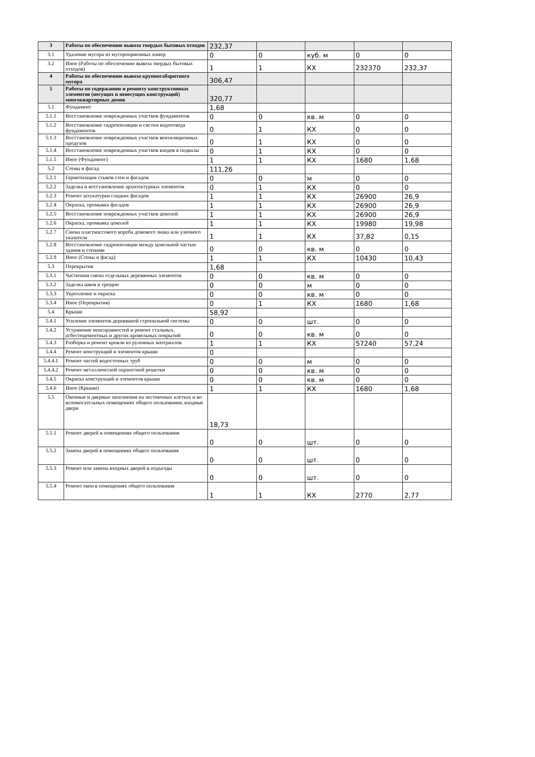| 3 | Работы по обеспечению вывоза твердых бытовых отходов | 232,37 | | | | |
| 3.1 | Удаление мусора из мусороприемных камер | 0 | 0 | куб. м | 0 | 0 |
| 3.2 | Иное (Работы по обеспечению вывоза твердых бытовых отходов) | 1 | 1 | КХ | 232370 | 232,37 |
| 4 | Работы по обеспечению вывоза крупногабаритного мусора | 306,47 | | | | |
| 5 | Работы по содержанию и ремонту конструктивных элементов (несущих и ненесущих конструкций) многоквартирных домов | 320,77 | | | | |
| 5.1 | Фундамент | 1,68 | | | | |
| 5.1.1 | Восстановление поврежденных участков фундаментов | 0 | 0 | кв. м | 0 | 0 |
| 5.1.2 | Восстановление гидроизоляции и систем водоотвода фундаментов | 0 | 1 | КХ | 0 | 0 |
| 5.1.3 | Восстановление поврежденных участков вентиляционных продухов | 0 | 1 | КХ | 0 | 0 |
| 5.1.4 | Восстановление поврежденных участков входов в подвалы | 0 | 1 | КХ | 0 | 0 |
| 5.1.5 | Иное (Фундамент) | 1 | 1 | КХ | 1680 | 1,68 |
| 5.2 | Стены и фасад | 111,26 | | | | |
| 5.2.1 | Герметизация стыков стен и фасадов | 0 | 0 | м | 0 | 0 |
| 5.2.2 | Заделка и восстановление архитектурных элементов | 0 | 1 | КХ | 0 | 0 |
| 5.2.3 | Ремонт штукатурки гладких фасадов | 1 | 1 | КХ | 26900 | 26,9 |
| 5.2.4 | Окраска, промывка фасадов | 1 | 1 | КХ | 26900 | 26,9 |
| 5.2.5 | Восстановление поврежденных участков цоколей | 1 | 1 | КХ | 26900 | 26,9 |
| 5.2.6 | Окраска, промывка цоколей | 1 | 1 | КХ | 19980 | 19,98 |
| 5.2.7 | Смена пластмассового короба домового знака или уличного указателя | 1 | 1 | КХ | 37,82 | 0,15 |
| 5.2.8 | Восстановление гидроизоляции между цокольной частью здания и стенами | 0 | 0 | кв. м | 0 | 0 |
| 5.2.9 | Иное (Стены и фасад) | 1 | 1 | КХ | 10430 | 10,43 |
| 5.3 | Перекрытия | 1,68 | | | | |
| 5.3.1 | Частичная смена отдельных деревянных элементов | 0 | 0 | кв. м | 0 | 0 |
| 5.3.2 | Заделка швов и трещин | 0 | 0 | м | 0 | 0 |
| 5.3.3 | Укрепление и окраска | 0 | 0 | кв. м | 0 | 0 |
| 5.3.4 | Иное (Перекрытия) | 0 | 1 | КХ | 1680 | 1,68 |
| 5.4 | Крыши | 58,92 | | | | |
| 5.4.1 | Усиление элементов деревянной стропильной системы | 0 | 0 | шт. | 0 | 0 |
| 5.4.2 | Устранение неисправностей и ремонт стальных, асбестоцементных и других кровельных покрытий | 0 | 0 | кв. м | 0 | 0 |
| 5.4.3 | Разборка и ремонт кровли из рулонных материалов | 1 | 1 | КХ | 57240 | 57,24 |
| 5.4.4 | Ремонт конструкций и элементов крыши | 0 | | | | |
| 5.4.4.1 | Ремонт частей водосточных труб | 0 | 0 | м | 0 | 0 |
| 5.4.4.2 | Ремонт металлической парапетной решетки | 0 | 0 | кв. м | 0 | 0 |
| 5.4.5 | Окраска конструкций и элементов крыши | 0 | 0 | кв. м | 0 | 0 |
| 5.4.6 | Иное (Крыши) | 1 | 1 | КХ | 1680 | 1,68 |
| 5.5 | Оконные и дверные заполнения на лестничных клетках и во вспомогательных помещениях общего пользования, входные двери | 18,73 | | | | |
| 5.5.1 | Ремонт дверей в помещениях общего пользования | 0 | 0 | шт. | 0 | 0 |
| 5.5.2 | Замена дверей в помещениях общего пользования | 0 | 0 | шт. | 0 | 0 |
| 5.5.3 | Ремонт или замена входных дверей в подъезды | 0 | 0 | шт. | 0 | 0 |
| 5.5.4 | Ремонт окон в помещениях общего пользования | 1 | 1 | КХ | 2770 | 2,77 |